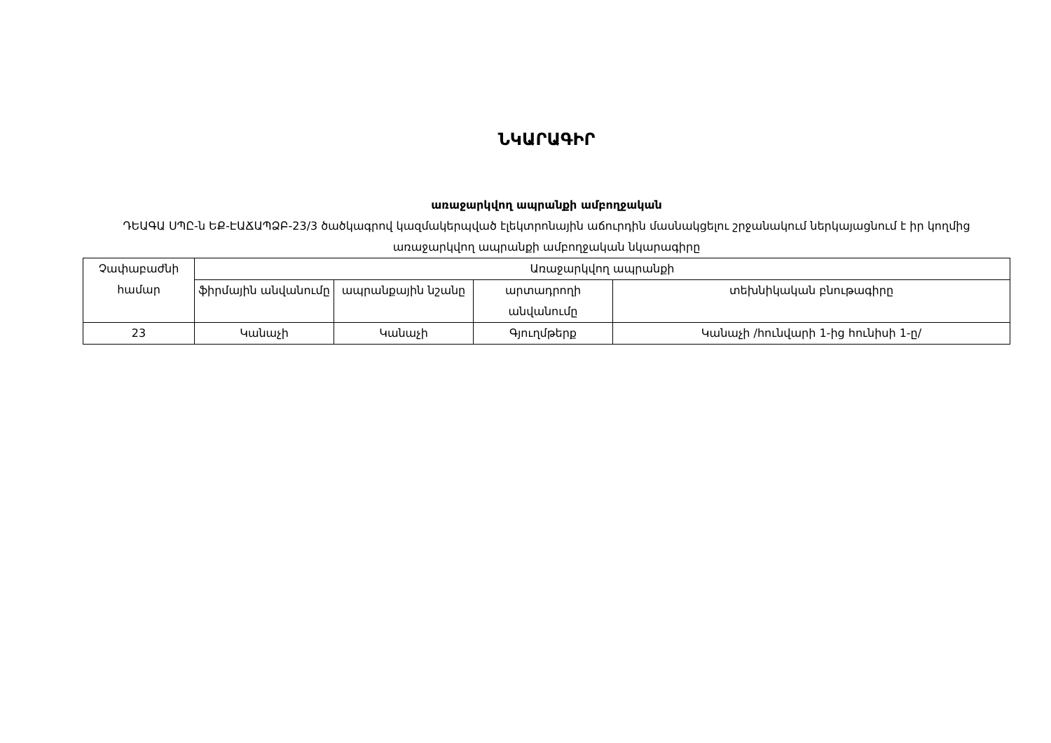ՆԿԱՐԱԳԻՐ
առաջարկվող ապրանքի ամբողջական
ԴԵԱԳԱ ՍՊԸ-ն ԵՔ-ԷԱՃԱՊՁԲ-23/3 ծածկագրով կազմակերպված էլեկտրոնային աճուրդին մասնակցելու շրջանակում ներկայացնում է իր կողմից առաջարկվող ապրանքի ամբողջական նկարագիրը
| Չափաբաժնի համար | Առաջարկվող ապրանքի | | | |
| --- | --- | --- | --- | --- |
| | ֆիրմային անվանումը | ապրանքային նշանը | արտադրողի անվանումը | տեխնիկական բնութագիրը |
| 23 | Կանաչի | Կանաչի | Գյուղմթերք | Կանաչի /հունվարի 1-ից հունիսի 1-ը/ |